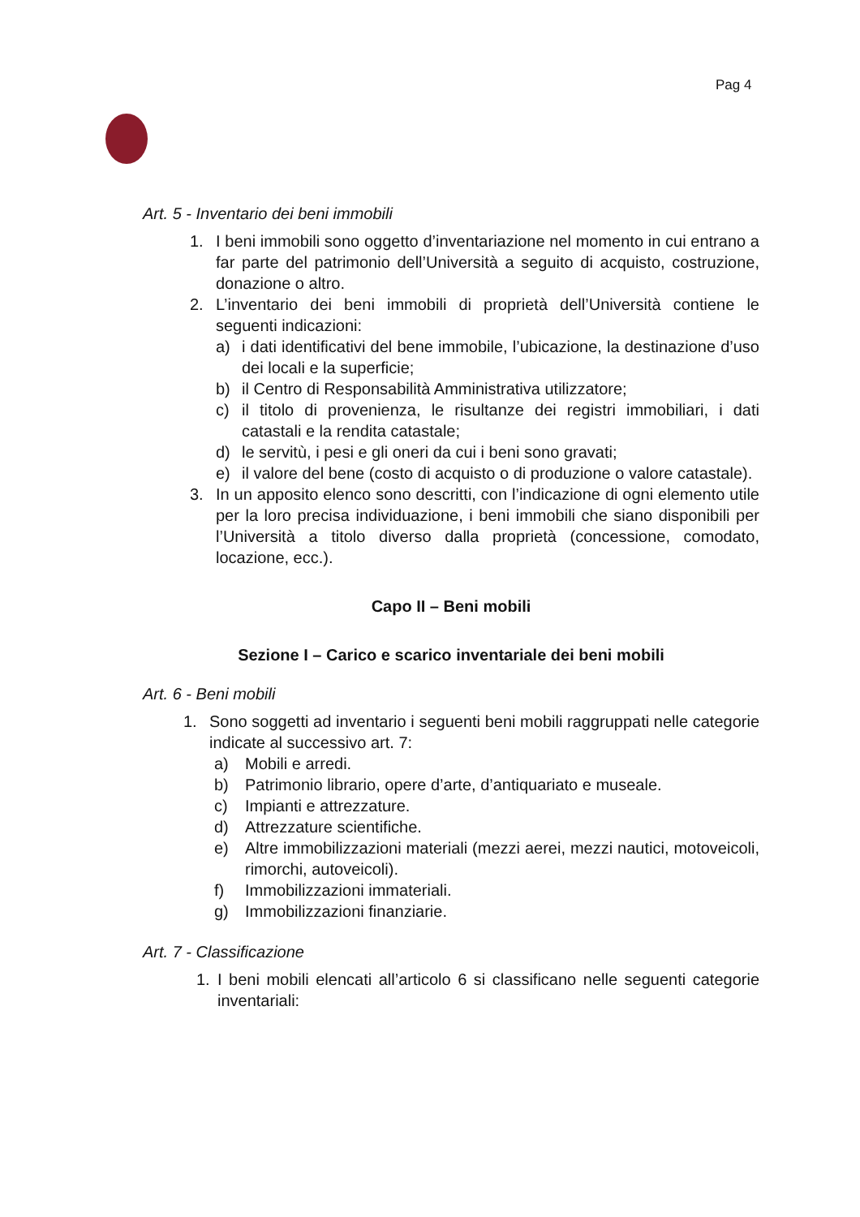Pag 4
Art. 5 - Inventario dei beni immobili
1. I beni immobili sono oggetto d’inventariazione nel momento in cui entrano a far parte del patrimonio dell’Università a seguito di acquisto, costruzione, donazione o altro.
2. L’inventario dei beni immobili di proprietà dell’Università contiene le seguenti indicazioni:
a) i dati identificativi del bene immobile, l’ubicazione, la destinazione d’uso dei locali e la superficie;
b) il Centro di Responsabilità Amministrativa utilizzatore;
c) il titolo di provenienza, le risultanze dei registri immobiliari, i dati catastali e la rendita catastale;
d) le servitù, i pesi e gli oneri da cui i beni sono gravati;
e) il valore del bene (costo di acquisto o di produzione o valore catastale).
3. In un apposito elenco sono descritti, con l’indicazione di ogni elemento utile per la loro precisa individuazione, i beni immobili che siano disponibili per l’Università a titolo diverso dalla proprietà (concessione, comodato, locazione, ecc.).
Capo II – Beni mobili
Sezione I – Carico e scarico inventariale dei beni mobili
Art. 6 - Beni mobili
1. Sono soggetti ad inventario i seguenti beni mobili raggruppati nelle categorie indicate al successivo art. 7:
a) Mobili e arredi.
b) Patrimonio librario, opere d’arte, d’antiquariato e museale.
c) Impianti e attrezzature.
d) Attrezzature scientifiche.
e) Altre immobilizzazioni materiali (mezzi aerei, mezzi nautici, motoveicoli, rimorchi, autoveicoli).
f) Immobilizzazioni immateriali.
g) Immobilizzazioni finanziarie.
Art. 7 - Classificazione
1. I beni mobili elencati all’articolo 6 si classificano nelle seguenti categorie inventariali: